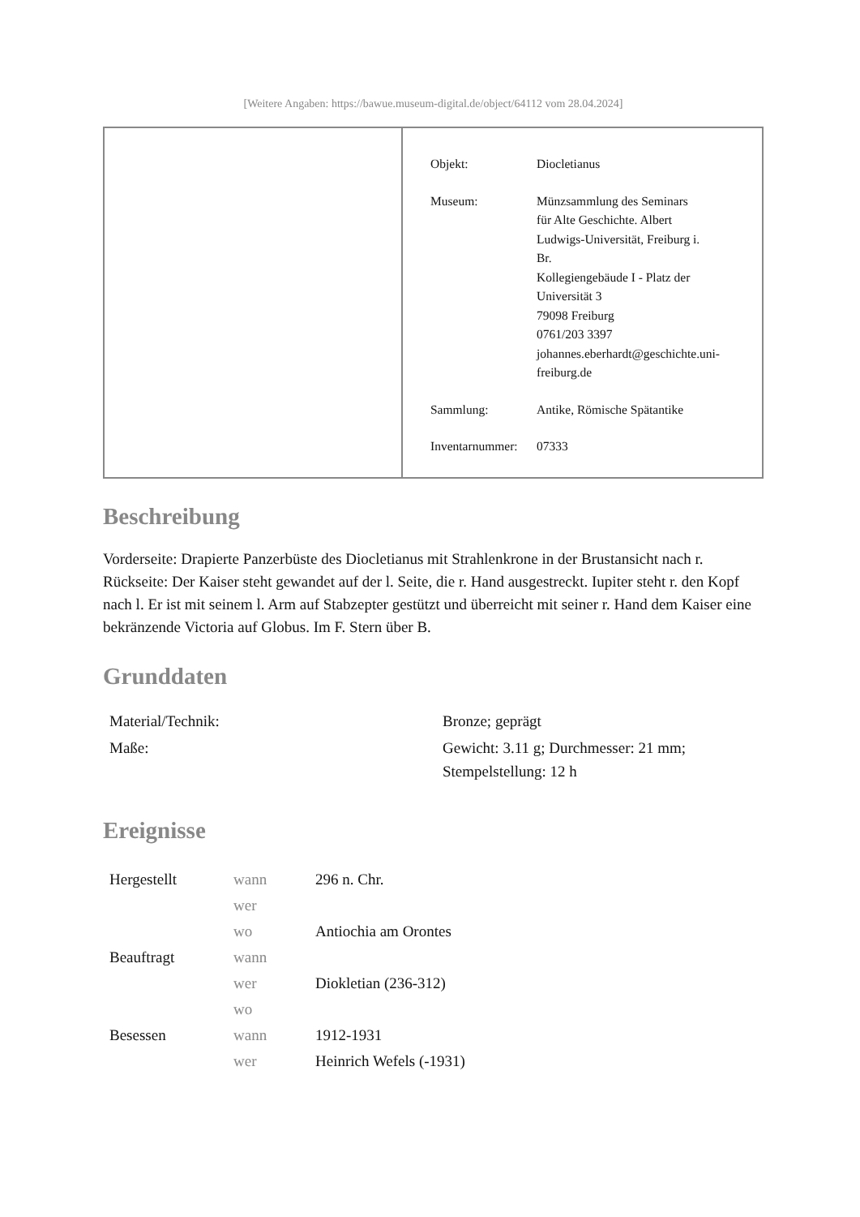[Weitere Angaben: https://bawue.museum-digital.de/object/64112 vom 28.04.2024]
| Objekt: | Diocletianus |
| Museum: | Münzsammlung des Seminars für Alte Geschichte. Albert Ludwigs-Universität, Freiburg i. Br. Kollegiengebäude I - Platz der Universität 3 79098 Freiburg 0761/203 3397 johannes.eberhardt@geschichte.uni- freiburg.de |
| Sammlung: | Antike, Römische Spätantike |
| Inventarnummer: | 07333 |
Beschreibung
Vorderseite: Drapierte Panzerbüste des Diocletianus mit Strahlenkrone in der Brustansicht nach r.
Rückseite: Der Kaiser steht gewandet auf der l. Seite, die r. Hand ausgestreckt. Iupiter steht r. den Kopf nach l. Er ist mit seinem l. Arm auf Stabzepter gestützt und überreicht mit seiner r. Hand dem Kaiser eine bekränzende Victoria auf Globus. Im F. Stern über B.
Grunddaten
| Material/Technik: | Bronze; geprägt |
| Maße: | Gewicht: 3.11 g; Durchmesser: 21 mm; Stempelstellung: 12 h |
Ereignisse
| Hergestellt | wann | 296 n. Chr. |
| | wer | |
| | wo | Antiochia am Orontes |
| Beauftragt | wann | |
| | wer | Diokletian (236-312) |
| | wo | |
| Besessen | wann | 1912-1931 |
| | wer | Heinrich Wefels (-1931) |